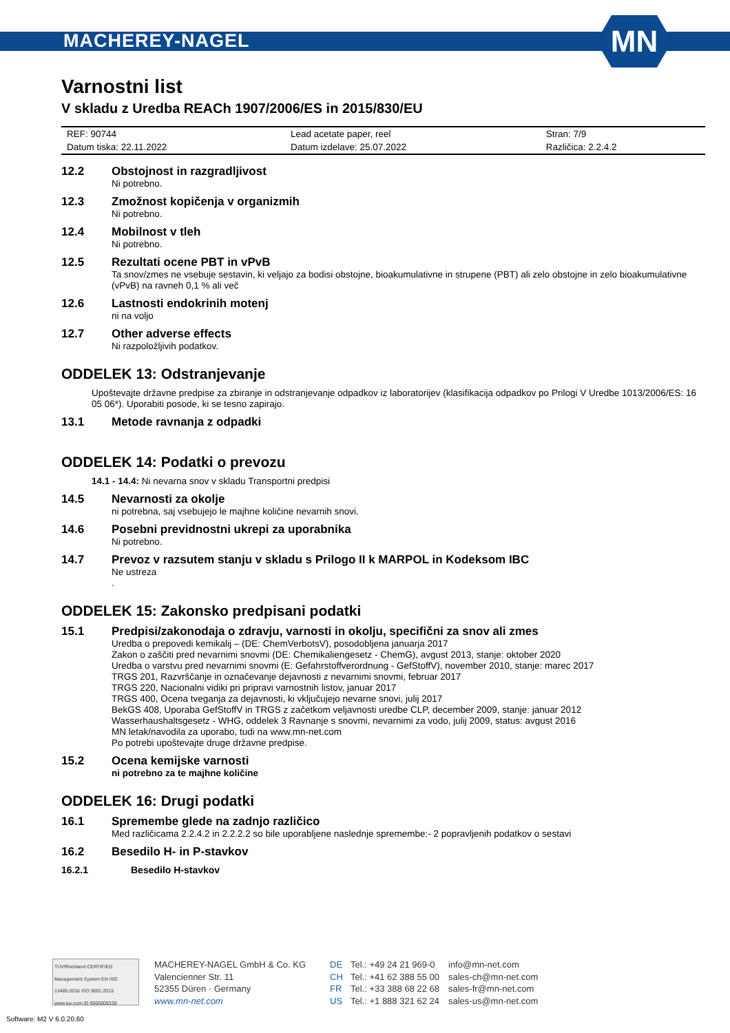MACHEREY-NAGEL
MN
Varnostni list
V skladu z Uredba REACh 1907/2006/ES in 2015/830/EU
| REF: 90744 | Lead acetate paper, reel | Stran: 7/9 |
| Datum tiska: 22.11.2022 | Datum izdelave: 25.07.2022 | Različica: 2.2.4.2 |
12.2 Obstojnost in razgradljivost
Ni potrebno.
12.3 Zmožnost kopičenja v organizmih
Ni potrebno.
12.4 Mobilnost v tleh
Ni potrebno.
12.5 Rezultati ocene PBT in vPvB
Ta snov/zmes ne vsebuje sestavin, ki veljajo za bodisi obstojne, bioakumulativne in strupene (PBT) ali zelo obstojne in zelo bioakumulativne (vPvB) na ravneh 0,1 % ali več
12.6 Lastnosti endokrinih motenj
ni na voljo
12.7 Other adverse effects
Ni razpoložljivih podatkov.
ODDELEK 13: Odstranjevanje
Upoštevajte državne predpise za zbiranje in odstranjevanje odpadkov iz laboratorijev (klasifikacija odpadkov po Prilogi V Uredbe 1013/2006/ES: 16 05 06*). Uporabiti posode, ki se tesno zapirajo.
13.1 Metode ravnanja z odpadki
ODDELEK 14: Podatki o prevozu
14.1 - 14.4: Ni nevarna snov v skladu Transportni predpisi
14.5 Nevarnosti za okolje
ni potrebna, saj vsebujejo le majhne količine nevarnih snovi.
14.6 Posebni previdnostni ukrepi za uporabnika
Ni potrebno.
14.7 Prevoz v razsutem stanju v skladu s Prilogo II k MARPOL in Kodeksom IBC
Ne ustreza
.
ODDELEK 15: Zakonsko predpisani podatki
15.1 Predpisi/zakonodaja o zdravju, varnosti in okolju, specifični za snov ali zmes
Uredba o prepovedi kemikalij – (DE: ChemVerbotsV), posodobljena januarja 2017
Zakon o zaščiti pred nevarnimi snovmi (DE: Chemikaliengesetz - ChemG), avgust 2013, stanje: oktober 2020
Uredba o varstvu pred nevarnimi snovmi (E: Gefahrstoffverordnung - GefStoffV), november 2010, stanje: marec 2017
TRGS 201, Razvrščanje in označevanje dejavnosti z nevarnimi snovmi, februar 2017
TRGS 220, Nacionalni vidiki pri pripravi varnostnih listov, januar 2017
TRGS 400, Ocena tveganja za dejavnosti, ki vključujejo nevarne snovi, julij 2017
BekGS 408, Uporaba GefStoffV in TRGS z začetkom veljavnosti uredbe CLP, december 2009, stanje: januar 2012
Wasserhaushaltsgesetz - WHG, oddelek 3 Ravnanje s snovmi, nevarnimi za vodo, julij 2009, status: avgust 2016
MN letak/navodila za uporabo, tudi na www.mn-net.com
Po potrebi upoštevajte druge državne predpise.
15.2 Ocena kemijske varnosti
ni potrebno za te majhne količine
ODDELEK 16: Drugi podatki
16.1 Spremembe glede na zadnjo različico
Med različicama 2.2.4.2 in 2.2.2.2 so bile uporabljene naslednje spremembe:- 2 popravljenih podatkov o sestavi
16.2 Besedilo H- in P-stavkov
16.2.1 Besedilo H-stavkov
TÜVRheinland CERTIFIED
Management System EN ISO 13485:2016 ISO 9001:2015
www.tuv.com ID 9000008338
MACHEREY-NAGEL GmbH & Co. KG
Valencienner Str. 11
52355 Düren · Germany
www.mn-net.com
DE
CH
FR
US
Tel.: +49 24 21 969-0
Tel.: +41 62 388 55 00
Tel.: +33 388 68 22 68
Tel.: +1 888 321 62 24
info@mn-net.com
sales-ch@mn-net.com
sales-fr@mn-net.com
sales-us@mn-net.com
Software: M2 V 6.0.20.60